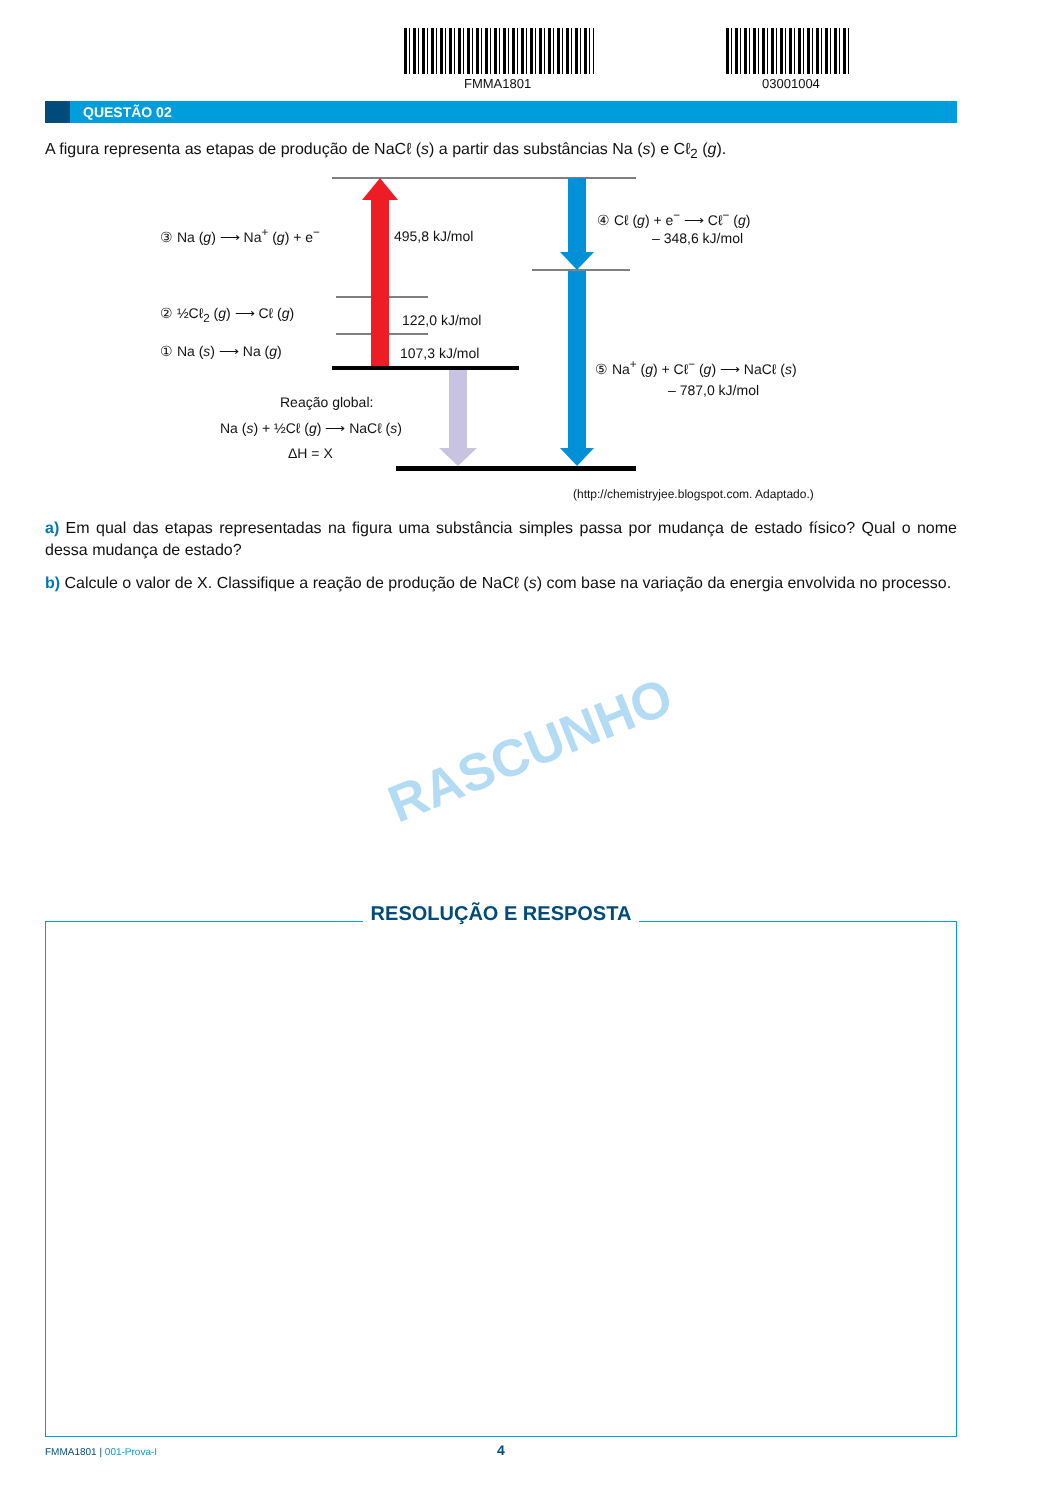FMMA1801 03001004
QUESTÃO 02
A figura representa as etapas de produção de NaCℓ (s) a partir das substâncias Na (s) e Cℓ<sub>2</sub> (g).
③ Na (g) ⟶ Na<sup>+</sup> (g) + e<sup>−</sup> 495,8 kJ/mol
② ½Cℓ<sub>2</sub> (g) ⟶ Cℓ (g) 122,0 kJ/mol
① Na (s) ⟶ Na (g) 107,3 kJ/mol
Reação global:
Na (s) + ½Cℓ (g) ⟶ NaCℓ (s)
ΔH = X
④ Cℓ (g) + e<sup>−</sup> ⟶ Cℓ<sup>−</sup> (g)
– 348,6 kJ/mol
⑤ Na<sup>+</sup> (g) + Cℓ<sup>−</sup> (g) ⟶ NaCℓ (s)
– 787,0 kJ/mol
(http://chemistryjee.blogspot.com. Adaptado.)
a) Em qual das etapas representadas na figura uma substância simples passa por mudança de estado físico? Qual o nome dessa mudança de estado?
b) Calcule o valor de X. Classifique a reação de produção de NaCℓ (s) com base na variação da energia envolvida no processo.
RASCUNHO
RESOLUÇÃO E RESPOSTA
FMMA1801 | 001-Prova-I 4